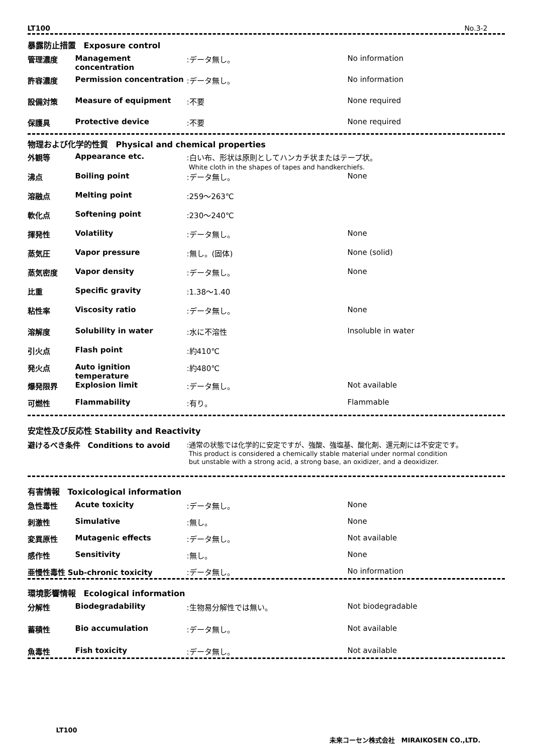LT100 No.3-2
暴露防止措置　Exposure control
| 管理濃度 | Management concentration | :データ無し。 | No information |
| 許容濃度 | Permission concentration | :データ無し。 | No information |
| 設備対策 | Measure of equipment | :不要 | None required |
| 保護具 | Protective device | :不要 | None required |
物理および化学的性質　Physical and chemical properties
| 外観等 | Appearance etc. | :白い布、形状は原則としてハンカチ状またはテープ状。 White cloth in the shapes of tapes and handkerchiefs. | |
| 沸点 | Boiling point | :データ無し。 | None |
| 溶融点 | Melting point | :259～263℃ | |
| 軟化点 | Softening point | :230～240℃ | |
| 揮発性 | Volatility | :データ無し。 | None |
| 蒸気圧 | Vapor pressure | :無し。(固体) | None (solid) |
| 蒸気密度 | Vapor density | :データ無し。 | None |
| 比重 | Specific gravity | :1.38～1.40 | |
| 粘性率 | Viscosity ratio | :データ無し。 | None |
| 溶解度 | Solubility in water | :水に不溶性 | Insoluble in water |
| 引火点 | Flash point | :約410℃ | |
| 発火点 | Auto ignition temperature | :約480℃ | |
| 爆発限界 | Explosion limit | :データ無し。 | Not available |
| 可燃性 | Flammability | :有り。 | Flammable |
安定性及び反応性 Stability and Reactivity
| 避けるべき条件 Conditions to avoid | :通常の状態では化学的に安定ですが、強酸、強塩基、酸化剤、還元剤には不安定です。 This product is considered a chemically stable material under normal condition but unstable with a strong acid, a strong base, an oxidizer, and a deoxidizer. |
有害情報　Toxicological information
| 急性毒性 | Acute toxicity | :データ無し。 | None |
| 刺激性 | Simulative | :無し。 | None |
| 変異原性 | Mutagenic effects | :データ無し。 | Not available |
| 感作性 | Sensitivity | :無し。 | None |
| 亜慢性毒性 Sub-chronic toxicity | | :データ無し。 | No information |
環境影響情報　Ecological information
| 分解性 | Biodegradability | :生物易分解性では無い。 | Not biodegradable |
| 蓄積性 | Bio accumulation | :データ無し。 | Not available |
| 魚毒性 | Fish toxicity | :データ無し。 | Not available |
LT100
未来コーセン株式会社　MIRAIKOSEN CO.,LTD.